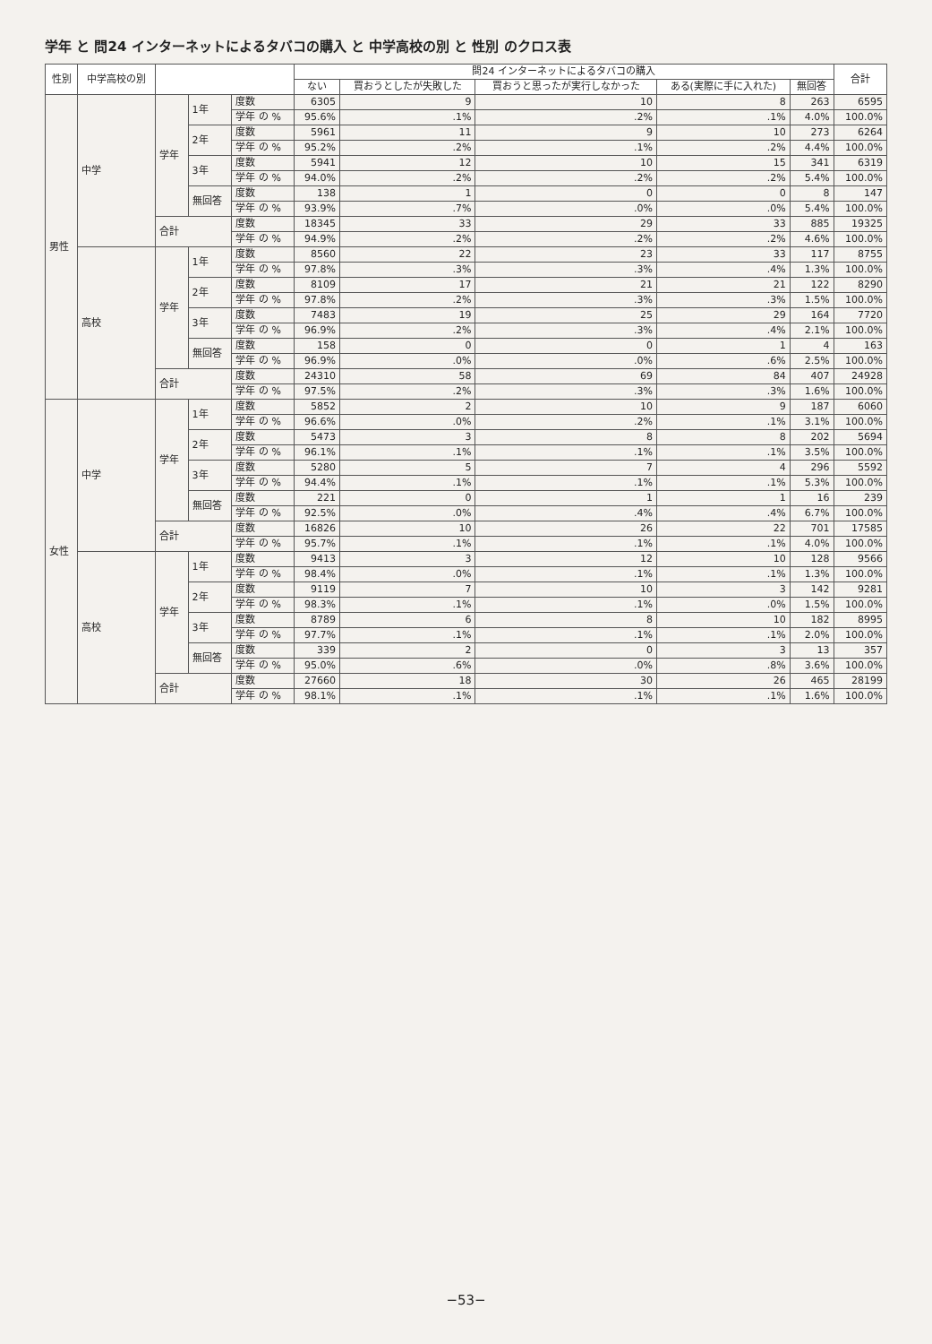学年 と 問24 インターネットによるタバコの購入 と 中学高校の別 と 性別 のクロス表
| 性別 | 中学高校の別 | | | | 問24 インターネットによるタバコの購入 | | | | | 合計 |
| --- | --- | --- | --- | --- | --- | --- | --- | --- | --- | --- |
| | | | | | ない | 買おうとしたが失敗した | 買おうと思ったが実行しなかった | ある(実際に手に入れた) | 無回答 | |
| 男性 | 中学 | 学年 | 1年 | 度数 | 6305 | 9 | 10 | 8 | 263 | 6595 |
| | | | | 学年 の % | 95.6% | .1% | .2% | .1% | 4.0% | 100.0% |
| | | | 2年 | 度数 | 5961 | 11 | 9 | 10 | 273 | 6264 |
| | | | | 学年 の % | 95.2% | .2% | .1% | .2% | 4.4% | 100.0% |
| | | | 3年 | 度数 | 5941 | 12 | 10 | 15 | 341 | 6319 |
| | | | | 学年 の % | 94.0% | .2% | .2% | .2% | 5.4% | 100.0% |
| | | | 無回答 | 度数 | 138 | 1 | 0 | 0 | 8 | 147 |
| | | | | 学年 の % | 93.9% | .7% | .0% | .0% | 5.4% | 100.0% |
| | | 合計 | | 度数 | 18345 | 33 | 29 | 33 | 885 | 19325 |
| | | | | 学年 の % | 94.9% | .2% | .2% | .2% | 4.6% | 100.0% |
| | 高校 | 学年 | 1年 | 度数 | 8560 | 22 | 23 | 33 | 117 | 8755 |
| | | | | 学年 の % | 97.8% | .3% | .3% | .4% | 1.3% | 100.0% |
| | | | 2年 | 度数 | 8109 | 17 | 21 | 21 | 122 | 8290 |
| | | | | 学年 の % | 97.8% | .2% | .3% | .3% | 1.5% | 100.0% |
| | | | 3年 | 度数 | 7483 | 19 | 25 | 29 | 164 | 7720 |
| | | | | 学年 の % | 96.9% | .2% | .3% | .4% | 2.1% | 100.0% |
| | | | 無回答 | 度数 | 158 | 0 | 0 | 1 | 4 | 163 |
| | | | | 学年 の % | 96.9% | .0% | .0% | .6% | 2.5% | 100.0% |
| | | 合計 | | 度数 | 24310 | 58 | 69 | 84 | 407 | 24928 |
| | | | | 学年 の % | 97.5% | .2% | .3% | .3% | 1.6% | 100.0% |
| 女性 | 中学 | 学年 | 1年 | 度数 | 5852 | 2 | 10 | 9 | 187 | 6060 |
| | | | | 学年 の % | 96.6% | .0% | .2% | .1% | 3.1% | 100.0% |
| | | | 2年 | 度数 | 5473 | 3 | 8 | 8 | 202 | 5694 |
| | | | | 学年 の % | 96.1% | .1% | .1% | .1% | 3.5% | 100.0% |
| | | | 3年 | 度数 | 5280 | 5 | 7 | 4 | 296 | 5592 |
| | | | | 学年 の % | 94.4% | .1% | .1% | .1% | 5.3% | 100.0% |
| | | | 無回答 | 度数 | 221 | 0 | 1 | 1 | 16 | 239 |
| | | | | 学年 の % | 92.5% | .0% | .4% | .4% | 6.7% | 100.0% |
| | | 合計 | | 度数 | 16826 | 10 | 26 | 22 | 701 | 17585 |
| | | | | 学年 の % | 95.7% | .1% | .1% | .1% | 4.0% | 100.0% |
| | 高校 | 学年 | 1年 | 度数 | 9413 | 3 | 12 | 10 | 128 | 9566 |
| | | | | 学年 の % | 98.4% | .0% | .1% | .1% | 1.3% | 100.0% |
| | | | 2年 | 度数 | 9119 | 7 | 10 | 3 | 142 | 9281 |
| | | | | 学年 の % | 98.3% | .1% | .1% | .0% | 1.5% | 100.0% |
| | | | 3年 | 度数 | 8789 | 6 | 8 | 10 | 182 | 8995 |
| | | | | 学年 の % | 97.7% | .1% | .1% | .1% | 2.0% | 100.0% |
| | | | 無回答 | 度数 | 339 | 2 | 0 | 3 | 13 | 357 |
| | | | | 学年 の % | 95.0% | .6% | .0% | .8% | 3.6% | 100.0% |
| | | 合計 | | 度数 | 27660 | 18 | 30 | 26 | 465 | 28199 |
| | | | | 学年 の % | 98.1% | .1% | .1% | .1% | 1.6% | 100.0% |
−53−